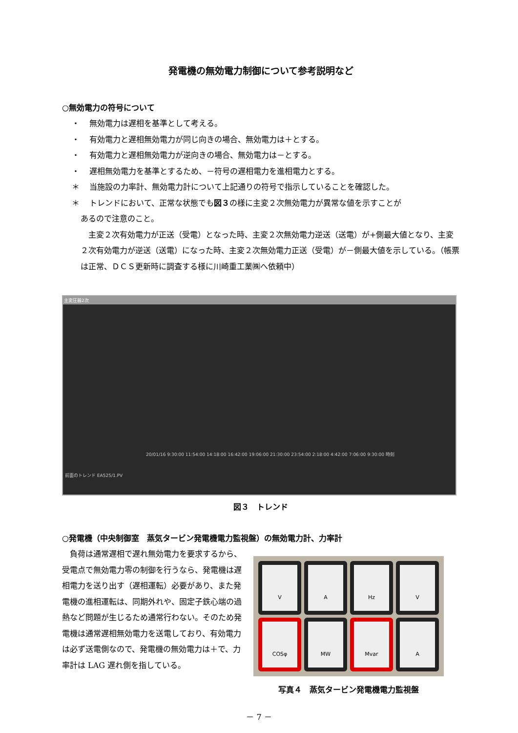発電機の無効電力制御について参考説明など
○無効電力の符号について
・ 無効電力は遅相を基準として考える。
・ 有効電力と遅相無効電力が同じ向きの場合、無効電力は＋とする。
・ 有効電力と遅相無効電力が逆向きの場合、無効電力は－とする。
・ 遅相無効電力を基準とするため、－符号の遅相電力を進相電力とする。
＊ 当施設の力率計、無効電力計について上記通りの符号で指示していることを確認した。
＊ トレンドにおいて、正常な状態でも図３の様に主変２次無効電力が異常な値を示すことが
あるので注意のこと。
主変２次有効電力が正送（受電）となった時、主変２次無効電力逆送（送電）が+側最大値となり、主変２次有効電力が逆送（送電）になった時、主変２次無効電力正送（受電）が－側最大値を示している。（帳票は正常、ＤＣＳ更新時に調査する様に川崎重工業㈱へ依頼中）
主変圧器2次
20/01/16 9:30:00 11:54:00 14:18:00 16:42:00 19:06:00 21:30:00 23:54:00 2:18:00 4:42:00 7:06:00 9:30:00 時刻
前面のトレンド EA525/1.PV
図３　トレンド
○発電機（中央制御室　蒸気タービン発電機電力監視盤）の無効電力計、力率計
負荷は通常遅相で遅れ無効電力を要求するから、受電点で無効電力零の制御を行うなら、発電機は遅相電力を送り出す（遅相運転）必要があり、また発電機の進相運転は、同期外れや、固定子鉄心端の過熱など問題が生じるため通常行わない。そのため発電機は通常遅相無効電力を送電しており、有効電力は必ず送電側なので、発電機の無効電力は＋で、力率計は LAG 遅れ側を指している。
V
A
Hz
V
COSφ
MW
Mvar
A
写真４　蒸気タービン発電機電力監視盤
－ 7 －